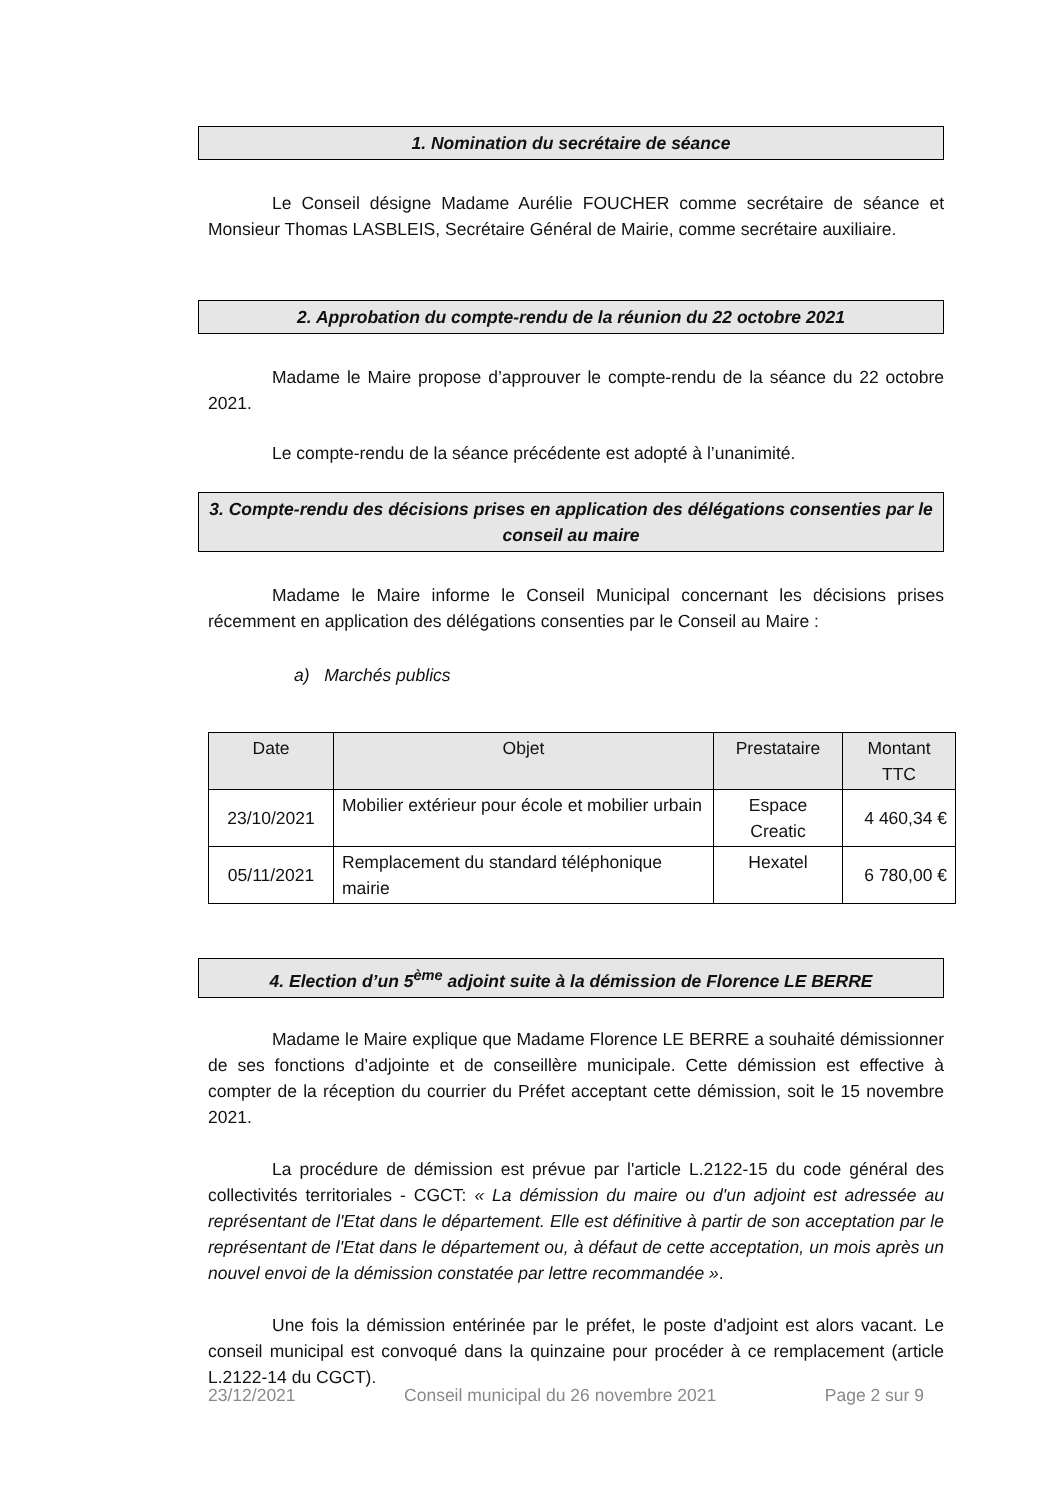1. Nomination du secrétaire de séance
Le Conseil désigne Madame Aurélie FOUCHER comme secrétaire de séance et Monsieur Thomas LASBLEIS, Secrétaire Général de Mairie, comme secrétaire auxiliaire.
2. Approbation du compte-rendu de la réunion du 22 octobre 2021
Madame le Maire propose d’approuver le compte-rendu de la séance du 22 octobre 2021.
Le compte-rendu de la séance précédente est adopté à l’unanimité.
3. Compte-rendu des décisions prises en application des délégations consenties par le conseil au maire
Madame le Maire informe le Conseil Municipal concernant les décisions prises récemment en application des délégations consenties par le Conseil au Maire :
a) Marchés publics
| Date | Objet | Prestataire | Montant TTC |
| --- | --- | --- | --- |
| 23/10/2021 | Mobilier extérieur pour école et mobilier urbain | Espace Creatic | 4 460,34 € |
| 05/11/2021 | Remplacement du standard téléphonique mairie | Hexatel | 6 780,00 € |
4. Election d’un 5<sup>ème</sup> adjoint suite à la démission de Florence LE BERRE
Madame le Maire explique que Madame Florence LE BERRE a souhaité démissionner de ses fonctions d’adjointe et de conseillère municipale. Cette démission est effective à compter de la réception du courrier du Préfet acceptant cette démission, soit le 15 novembre 2021.
La procédure de démission est prévue par l'article L.2122-15 du code général des collectivités territoriales - CGCT: « La démission du maire ou d'un adjoint est adressée au représentant de l'Etat dans le département. Elle est définitive à partir de son acceptation par le représentant de l'Etat dans le département ou, à défaut de cette acceptation, un mois après un nouvel envoi de la démission constatée par lettre recommandée ».
Une fois la démission entérinée par le préfet, le poste d'adjoint est alors vacant. Le conseil municipal est convoqué dans la quinzaine pour procéder à ce remplacement (article L.2122-14 du CGCT).
23/12/2021 Conseil municipal du 26 novembre 2021 Page 2 sur 9